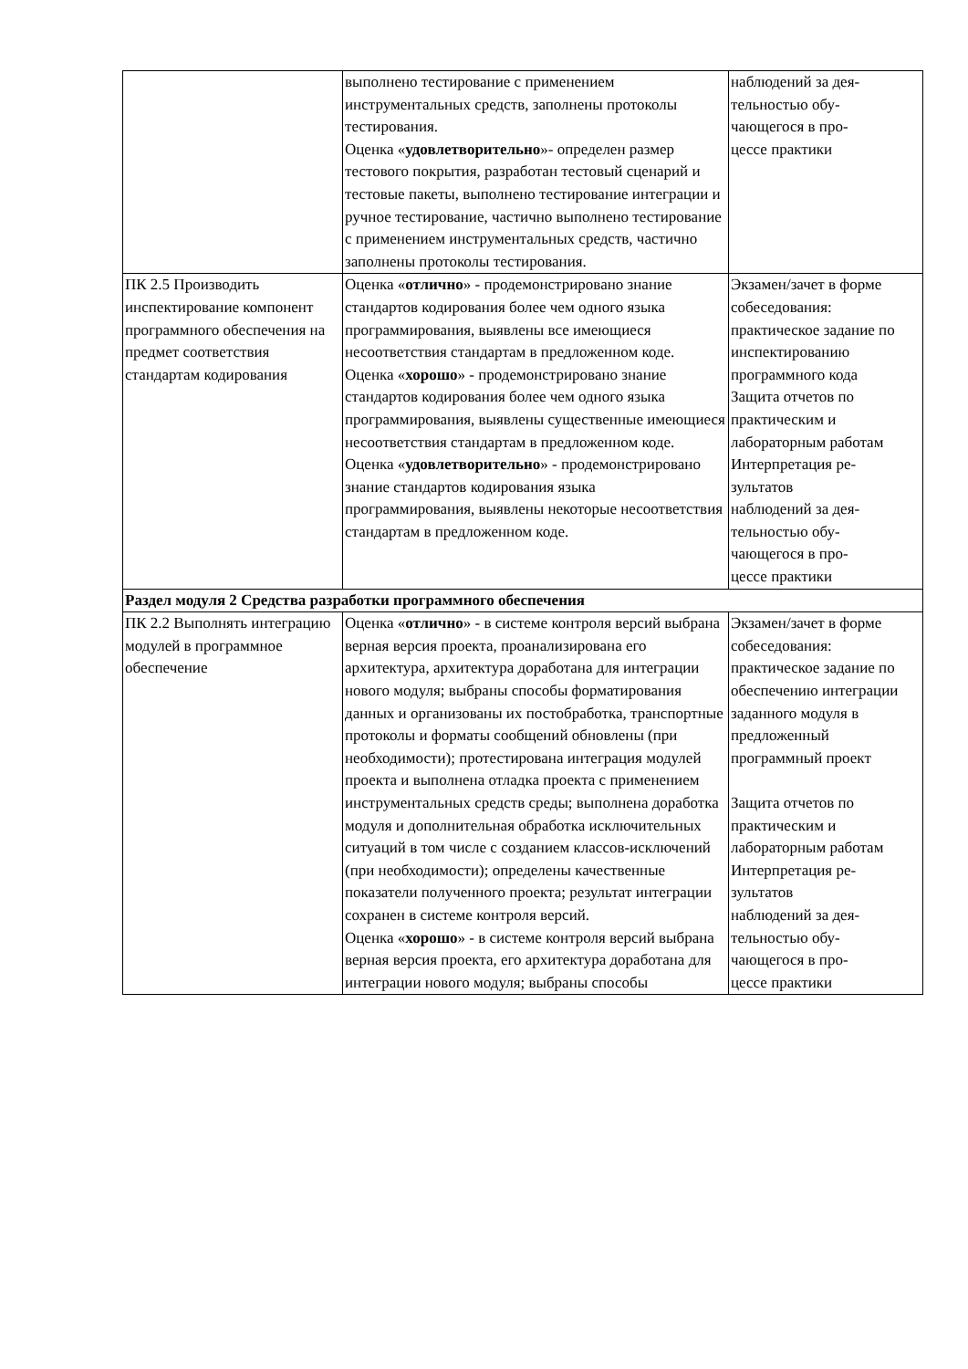| | выполнено тестирование с применением инструментальных средств, заполнены протоколы тестирования. Оценка « удовлетворительно »- определен размер тестового покрытия, разработан тестовый сценарий и тестовые пакеты, выполнено тестирование интеграции и ручное тестирование, частично выполнено тестирование с применением инструментальных средств, частично заполнены протоколы тестирования. | наблюдений за дея- тельностью обу- чающегося в про- цессе практики |
| ПК 2.5 Производить инспектирование компонент программного обеспечения на предмет соответствия стандартам кодирования | Оценка « отлично » - продемонстрировано знание стандартов кодирования более чем одного языка программирования, выявлены все имеющиеся несоответствия стандартам в предложенном коде. Оценка « хорошо » - продемонстрировано знание стандартов кодирования более чем одного языка программирования, выявлены существенные имеющиеся несоответствия стандартам в предложенном коде. Оценка « удовлетворительно » - продемонстрировано знание стандартов кодирования языка программирования, выявлены некоторые несоответствия стандартам в предложенном коде. | Экзамен/зачет в форме собеседования: практическое задание по инспектированию программного кода Защита отчетов по практическим и лабораторным работам Интерпретация ре- зультатов наблюдений за дея- тельностью обу- чающегося в про- цессе практики |
| Раздел модуля 2 Средства разработки программного обеспечения | | |
| ПК 2.2 Выполнять интеграцию модулей в программное обеспечение | Оценка « отлично » - в системе контроля версий выбрана верная версия проекта, проанализирована его архитектура, архитектура доработана для интеграции нового модуля; выбраны способы форматирования данных и организованы их постобработка, транспортные протоколы и форматы сообщений обновлены (при необходимости); протестирована интеграция модулей проекта и выполнена отладка проекта с применением инструментальных средств среды; выполнена доработка модуля и дополнительная обработка исключительных ситуаций в том числе с созданием классов-исключений (при необходимости); определены качественные показатели полученного проекта; результат интеграции сохранен в системе контроля версий. Оценка « хорошо » - в системе контроля версий выбрана верная версия проекта, его архитектура доработана для интеграции нового модуля; выбраны способы | Экзамен/зачет в форме собеседования: практическое задание по обеспечению интеграции заданного модуля в предложенный программный проект Защита отчетов по практическим и лабораторным работам Интерпретация ре- зультатов наблюдений за дея- тельностью обу- чающегося в про- цессе практики |